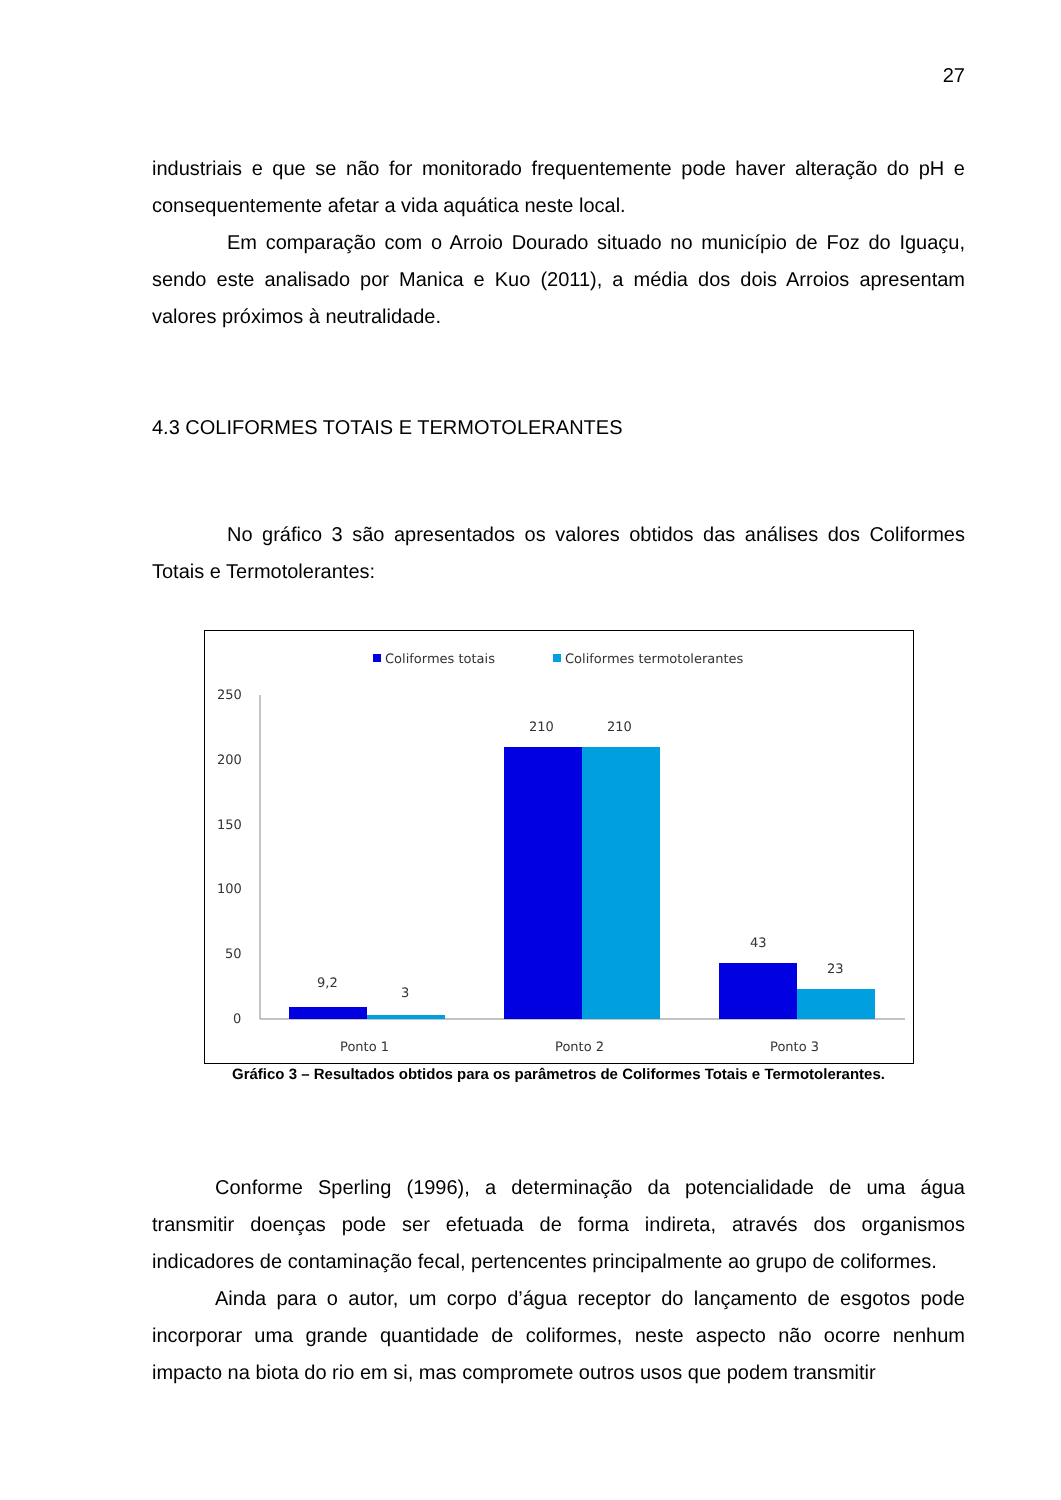27
industriais e que se não for monitorado frequentemente pode haver alteração do pH e consequentemente afetar a vida aquática neste local.
Em comparação com o Arroio Dourado situado no município de Foz do Iguaçu, sendo este analisado por Manica e Kuo (2011), a média dos dois Arroios apresentam valores próximos à neutralidade.
4.3 COLIFORMES TOTAIS E TERMOTOLERANTES
No gráfico 3 são apresentados os valores obtidos das análises dos Coliformes Totais e Termotolerantes:
Coliformes totais
Coliformes termotolerantes
250
200
150
100
50
0
9,2
3
210
210
43
23
Ponto 1
Ponto 2
Ponto 3
Gráfico 3 – Resultados obtidos para os parâmetros de Coliformes Totais e Termotolerantes.
Conforme Sperling (1996), a determinação da potencialidade de uma água transmitir doenças pode ser efetuada de forma indireta, através dos organismos indicadores de contaminação fecal, pertencentes principalmente ao grupo de coliformes.
Ainda para o autor, um corpo d’água receptor do lançamento de esgotos pode incorporar uma grande quantidade de coliformes, neste aspecto não ocorre nenhum impacto na biota do rio em si, mas compromete outros usos que podem transmitir